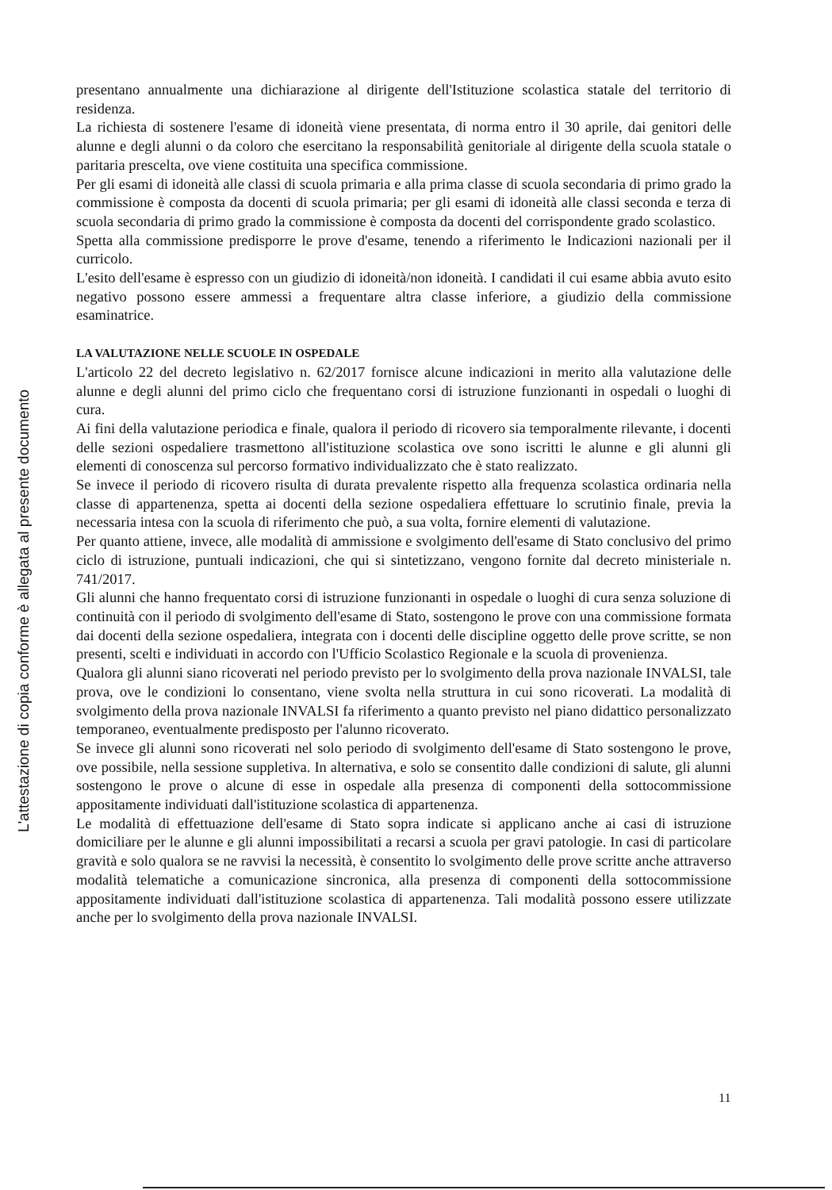L'attestazione di copia conforme è allegata al presente documento
presentano annualmente una dichiarazione al dirigente dell'Istituzione scolastica statale del territorio di residenza.
La richiesta di sostenere l'esame di idoneità viene presentata, di norma entro il 30 aprile, dai genitori delle alunne e degli alunni o da coloro che esercitano la responsabilità genitoriale al dirigente della scuola statale o paritaria prescelta, ove viene costituita una specifica commissione.
Per gli esami di idoneità alle classi di scuola primaria e alla prima classe di scuola secondaria di primo grado la commissione è composta da docenti di scuola primaria; per gli esami di idoneità alle classi seconda e terza di scuola secondaria di primo grado la commissione è composta da docenti del corrispondente grado scolastico.
Spetta alla commissione predisporre le prove d'esame, tenendo a riferimento le Indicazioni nazionali per il curricolo.
L'esito dell'esame è espresso con un giudizio di idoneità/non idoneità. I candidati il cui esame abbia avuto esito negativo possono essere ammessi a frequentare altra classe inferiore, a giudizio della commissione esaminatrice.
LA VALUTAZIONE NELLE SCUOLE IN OSPEDALE
L'articolo 22 del decreto legislativo n. 62/2017 fornisce alcune indicazioni in merito alla valutazione delle alunne e degli alunni del primo ciclo che frequentano corsi di istruzione funzionanti in ospedali o luoghi di cura.
Ai fini della valutazione periodica e finale, qualora il periodo di ricovero sia temporalmente rilevante, i docenti delle sezioni ospedaliere trasmettono all'istituzione scolastica ove sono iscritti le alunne e gli alunni gli elementi di conoscenza sul percorso formativo individualizzato che è stato realizzato.
Se invece il periodo di ricovero risulta di durata prevalente rispetto alla frequenza scolastica ordinaria nella classe di appartenenza, spetta ai docenti della sezione ospedaliera effettuare lo scrutinio finale, previa la necessaria intesa con la scuola di riferimento che può, a sua volta, fornire elementi di valutazione.
Per quanto attiene, invece, alle modalità di ammissione e svolgimento dell'esame di Stato conclusivo del primo ciclo di istruzione, puntuali indicazioni, che qui si sintetizzano, vengono fornite dal decreto ministeriale n. 741/2017.
Gli alunni che hanno frequentato corsi di istruzione funzionanti in ospedale o luoghi di cura senza soluzione di continuità con il periodo di svolgimento dell'esame di Stato, sostengono le prove con una commissione formata dai docenti della sezione ospedaliera, integrata con i docenti delle discipline oggetto delle prove scritte, se non presenti, scelti e individuati in accordo con l'Ufficio Scolastico Regionale e la scuola di provenienza.
Qualora gli alunni siano ricoverati nel periodo previsto per lo svolgimento della prova nazionale INVALSI, tale prova, ove le condizioni lo consentano, viene svolta nella struttura in cui sono ricoverati. La modalità di svolgimento della prova nazionale INVALSI fa riferimento a quanto previsto nel piano didattico personalizzato temporaneo, eventualmente predisposto per l'alunno ricoverato.
Se invece gli alunni sono ricoverati nel solo periodo di svolgimento dell'esame di Stato sostengono le prove, ove possibile, nella sessione suppletiva. In alternativa, e solo se consentito dalle condizioni di salute, gli alunni sostengono le prove o alcune di esse in ospedale alla presenza di componenti della sottocommissione appositamente individuati dall'istituzione scolastica di appartenenza.
Le modalità di effettuazione dell'esame di Stato sopra indicate si applicano anche ai casi di istruzione domiciliare per le alunne e gli alunni impossibilitati a recarsi a scuola per gravi patologie. In casi di particolare gravità e solo qualora se ne ravvisi la necessità, è consentito lo svolgimento delle prove scritte anche attraverso modalità telematiche a comunicazione sincronica, alla presenza di componenti della sottocommissione appositamente individuati dall'istituzione scolastica di appartenenza. Tali modalità possono essere utilizzate anche per lo svolgimento della prova nazionale INVALSI.
11